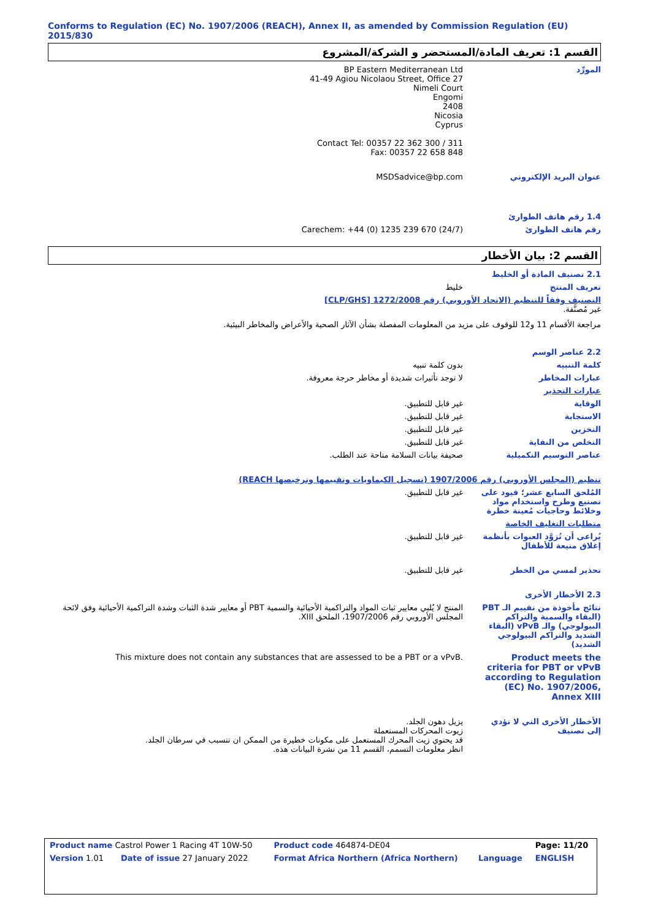Conforms to Regulation (EC) No. 1907/2006 (REACH), Annex II, as amended by Commission Regulation (EU) 2015/830
القسم 1: تعريف المادة/المستحضر و الشركة/المشروع
المورِّد BP Eastern Mediterranean Ltd
41-49 Agiou Nicolaou Street, Office 27
Nimeli Court
Engomi
2408
Nicosia
Cyprus
Contact Tel: 00357 22 362 300 / 311
Fax: 00357 22 658 848
عنوان البريد الإلكتروني MSDSadvice@bp.com
1.4 رقم هاتف الطوارئ
رقم هاتف الطوارئ Carechem: +44 (0) 1235 239 670 (24/7)
القسم 2: بيان الأخطار
2.1 تصنيف المادة أو الخليط
تعريف المنتج خليط
التصنيف وفقاً للتنظيم (الاتحاد الأوروبي) رقم 1272/2008 [CLP/GHS]
غير مُصنَّفة.
مراجعة الأقسام 11 و12 للوقوف على مزيد من المعلومات المفصلة بشأن الآثار الصحية والأعراض والمخاطر البيئية.
2.2 عناصر الوسم
كلمة التنبيه بدون كلمة تنبيه
عبارات المخاطر لا توجد تأثيرات شديدة أو مخاطر حرجة معروفة.
عبارات التحذير
الوقاية غير قابل للتطبيق.
الاستجابة غير قابل للتطبيق.
التخزين غير قابل للتطبيق.
التخلص من النفاية غير قابل للتطبيق.
عناصر التوسيم التكميلية صحيفة بيانات السلامة متاحة عند الطلب.
تنظيم (المجلس الأوروبي) رقم 1907/2006 (تسجيل الكيماويات وتقييمها وترخيصها REACH)
المُلحق السابع عشر؛ قيود على تصنيع وطرح واستخدام مواد وخلائط وحاجيات مُعينة خطرة
غير قابل للتطبيق.
متطلبات التغليف الخاصة
يُراعى أن تُزوَّد العبوات بأنظمة إغلاق منيعة للأطفال
غير قابل للتطبيق.
تحذير لمسي من الخطر غير قابل للتطبيق.
2.3 الأخطار الأخرى
نتائج مأخوذة من تقييم الـ PBT (البقاء والسمية والتراكم البيولوجي) والـ vPvB (البقاء الشديد والتراكم البيولوجي الشديد)
المنتج لا يُلبي معايير ثبات المواد والتراكمية الأحيائية والسمية PBT أو معايير شدة الثبات وشدة التراكمية الأحيائية وفق لائحة المجلس الأوروبي رقم 1907/2006، الملحق XIII.
Product meets the criteria for PBT or vPvB according to Regulation (EC) No. 1907/2006, Annex XIII
This mixture does not contain any substances that are assessed to be a PBT or a vPvB.
الأخطار الأخرى التي لا تؤدي إلى تصنيف
يزيل دهون الجلد.
زيوت المحركات المستعملة
قد يحتوي زيت المحرك المستعمل على مكونات خطيرة من الممكن ان تتسبب في سرطان الجلد.
انظر معلومات التسمم، القسم 11 من نشرة البيانات هذه.
| Product name Castrol Power 1 Racing 4T 10W-50 | | Product code 464874-DE04 | | Page: 11/20 |
| Version 1.01 | Date of issue 27 January 2022 | Format Africa Northern (Africa Northern) | Language | ENGLISH |